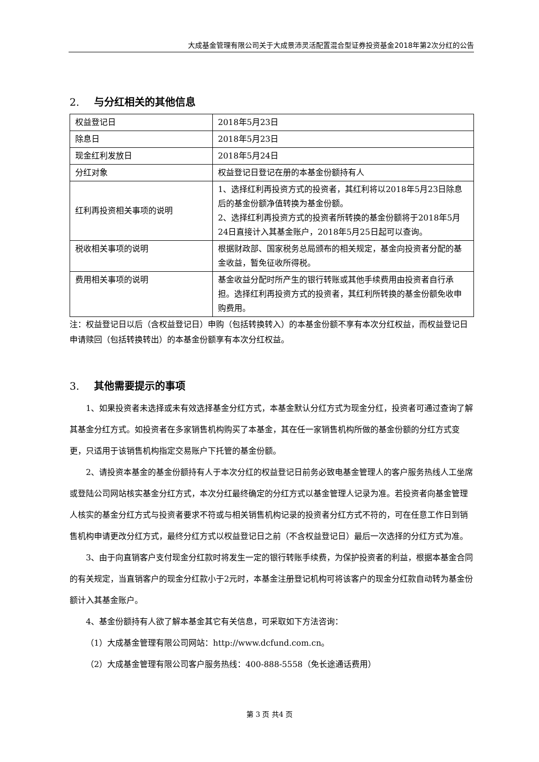大成基金管理有限公司关于大成景沛灵活配置混合型证券投资基金2018年第2次分红的公告
2. 与分红相关的其他信息
| 权益登记日 | 2018年5月23日 |
| 除息日 | 2018年5月23日 |
| 现金红利发放日 | 2018年5月24日 |
| 分红对象 | 权益登记日登记在册的本基金份额持有人 |
| 红利再投资相关事项的说明 | 1、选择红利再投资方式的投资者，其红利将以2018年5月23日除息后的基金份额净值转换为基金份额。 2、选择红利再投资方式的投资者所转换的基金份额将于2018年5月24日直接计入其基金账户，2018年5月25日起可以查询。 |
| 税收相关事项的说明 | 根据财政部、国家税务总局颁布的相关规定，基金向投资者分配的基金收益，暂免征收所得税。 |
| 费用相关事项的说明 | 基金收益分配时所产生的银行转账或其他手续费用由投资者自行承担。选择红利再投资方式的投资者，其红利所转换的基金份额免收申购费用。 |
注：权益登记日以后（含权益登记日）申购（包括转换转入）的本基金份额不享有本次分红权益，而权益登记日申请赎回（包括转换转出）的本基金份额享有本次分红权益。
3. 其他需要提示的事项
1、如果投资者未选择或未有效选择基金分红方式，本基金默认分红方式为现金分红，投资者可通过查询了解其基金分红方式。如投资者在多家销售机构购买了本基金，其在任一家销售机构所做的基金份额的分红方式变更，只适用于该销售机构指定交易账户下托管的基金份额。
2、请投资本基金的基金份额持有人于本次分红的权益登记日前务必致电基金管理人的客户服务热线人工坐席或登陆公司网站核实基金分红方式，本次分红最终确定的分红方式以基金管理人记录为准。若投资者向基金管理人核实的基金分红方式与投资者要求不符或与相关销售机构记录的投资者分红方式不符的，可在任意工作日到销售机构申请更改分红方式，最终分红方式以权益登记日之前（不含权益登记日）最后一次选择的分红方式为准。
3、由于向直销客户支付现金分红款时将发生一定的银行转账手续费，为保护投资者的利益，根据本基金合同的有关规定，当直销客户的现金分红款小于2元时，本基金注册登记机构可将该客户的现金分红款自动转为基金份额计入其基金账户。
4、基金份额持有人欲了解本基金其它有关信息，可采取如下方法咨询：
（1）大成基金管理有限公司网站：http://www.dcfund.com.cn。
（2）大成基金管理有限公司客户服务热线：400-888-5558（免长途通话费用）
第 3 页 共4 页